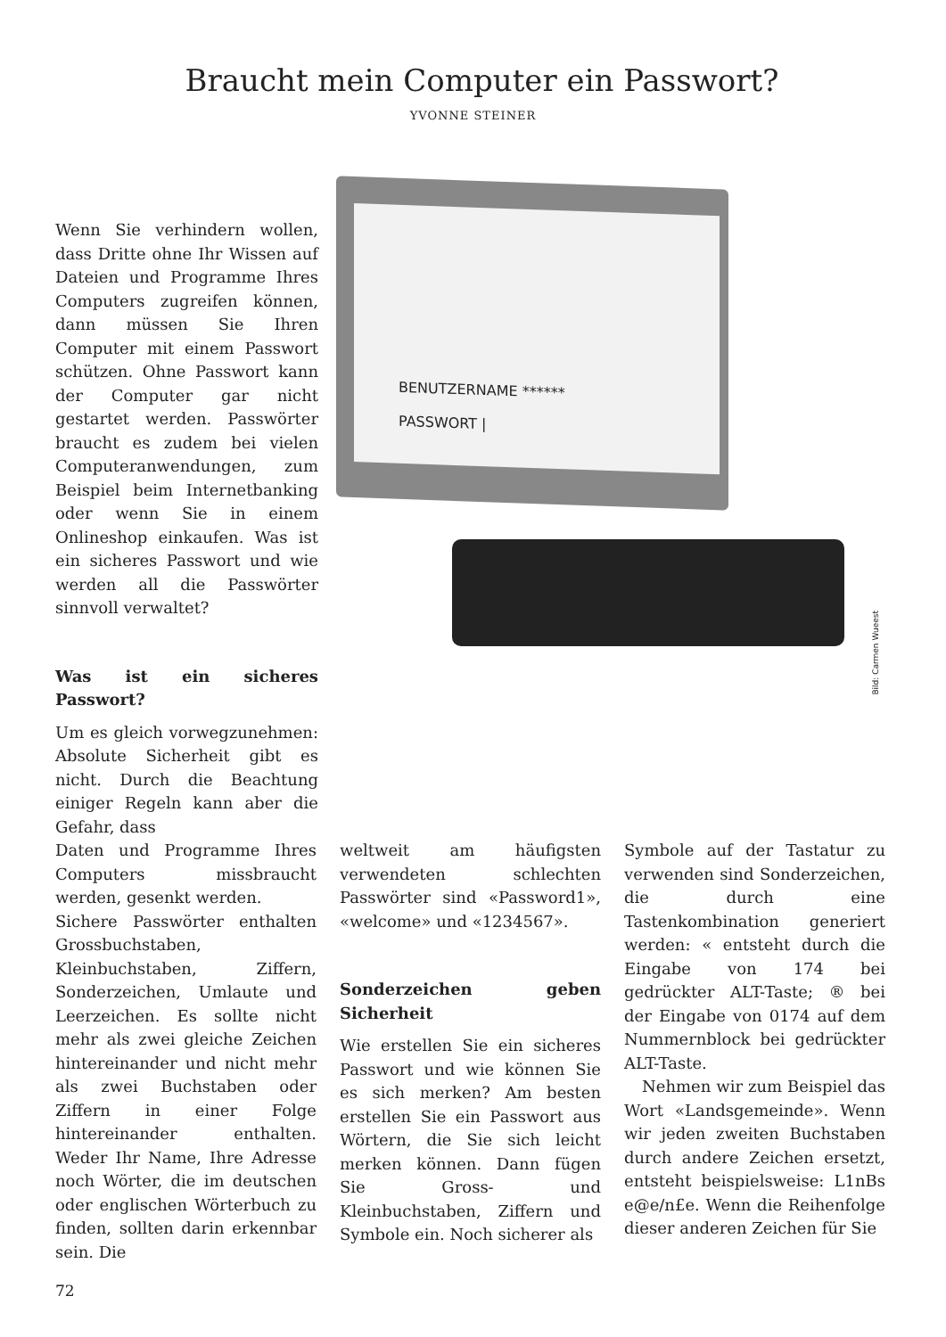Braucht mein Computer ein Passwort?
YVONNE STEINER
Wenn Sie verhindern wollen, dass Dritte ohne Ihr Wissen auf Dateien und Programme Ihres Computers zugreifen können, dann müssen Sie Ihren Computer mit einem Passwort schützen. Ohne Passwort kann der Computer gar nicht gestartet werden. Passwörter braucht es zudem bei vielen Computeranwendungen, zum Beispiel beim Internetbanking oder wenn Sie in einem Onlineshop einkaufen. Was ist ein sicheres Passwort und wie werden all die Passwörter sinnvoll verwaltet?
Was ist ein sicheres Passwort?
Um es gleich vorwegzunehmen: Absolute Sicherheit gibt es nicht. Durch die Beachtung einiger Regeln kann aber die Gefahr, dass
BENUTZERNAME ******
PASSWORT |
Bild: Carmen Wueest
Daten und Programme Ihres Computers missbraucht werden, gesenkt werden.
Sichere Passwörter enthalten Grossbuchstaben, Kleinbuchstaben, Ziffern, Sonderzeichen, Umlaute und Leerzeichen. Es sollte nicht mehr als zwei gleiche Zeichen hintereinander und nicht mehr als zwei Buchstaben oder Ziffern in einer Folge hintereinander enthalten. Weder Ihr Name, Ihre Adresse noch Wörter, die im deutschen oder englischen Wörterbuch zu finden, sollten darin erkennbar sein. Die
weltweit am häufigsten verwendeten schlechten Passwörter sind «Password1», «welcome» und «1234567».
Sonderzeichen geben Sicherheit
Wie erstellen Sie ein sicheres Passwort und wie können Sie es sich merken? Am besten erstellen Sie ein Passwort aus Wörtern, die Sie sich leicht merken können. Dann fügen Sie Gross- und Kleinbuchstaben, Ziffern und Symbole ein. Noch sicherer als
Symbole auf der Tastatur zu verwenden sind Sonderzeichen, die durch eine Tastenkombination generiert werden: « entsteht durch die Eingabe von 174 bei gedrückter ALT-Taste; ® bei der Eingabe von 0174 auf dem Nummernblock bei gedrückter ALT-Taste.
Nehmen wir zum Beispiel das Wort «Landsgemeinde». Wenn wir jeden zweiten Buchstaben durch andere Zeichen ersetzt, entsteht beispielsweise: L1nBs e@e/n£e. Wenn die Reihenfolge dieser anderen Zeichen für Sie
72